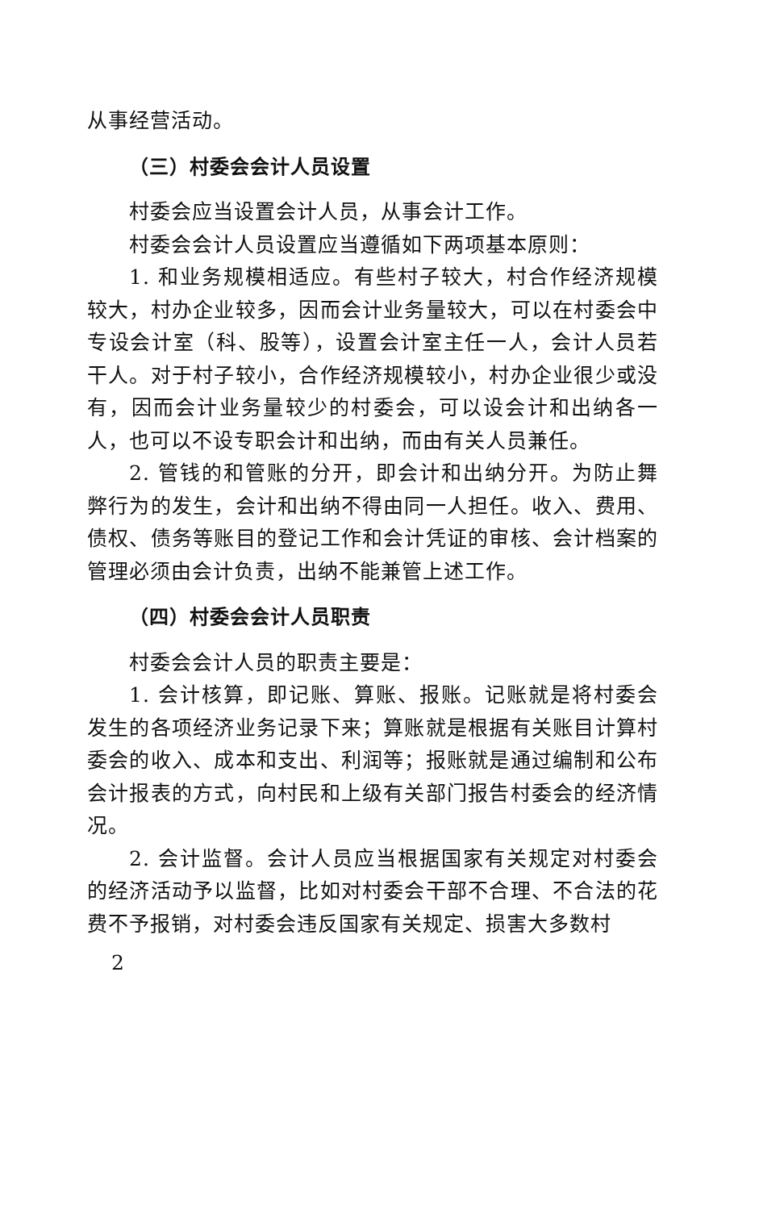从事经营活动。
（三）村委会会计人员设置
村委会应当设置会计人员，从事会计工作。
村委会会计人员设置应当遵循如下两项基本原则：
1. 和业务规模相适应。有些村子较大，村合作经济规模较大，村办企业较多，因而会计业务量较大，可以在村委会中专设会计室（科、股等），设置会计室主任一人，会计人员若干人。对于村子较小，合作经济规模较小，村办企业很少或没有，因而会计业务量较少的村委会，可以设会计和出纳各一人，也可以不设专职会计和出纳，而由有关人员兼任。
2. 管钱的和管账的分开，即会计和出纳分开。为防止舞弊行为的发生，会计和出纳不得由同一人担任。收入、费用、债权、债务等账目的登记工作和会计凭证的审核、会计档案的管理必须由会计负责，出纳不能兼管上述工作。
（四）村委会会计人员职责
村委会会计人员的职责主要是：
1. 会计核算，即记账、算账、报账。记账就是将村委会发生的各项经济业务记录下来；算账就是根据有关账目计算村委会的收入、成本和支出、利润等；报账就是通过编制和公布会计报表的方式，向村民和上级有关部门报告村委会的经济情况。
2. 会计监督。会计人员应当根据国家有关规定对村委会的经济活动予以监督，比如对村委会干部不合理、不合法的花费不予报销，对村委会违反国家有关规定、损害大多数村
2